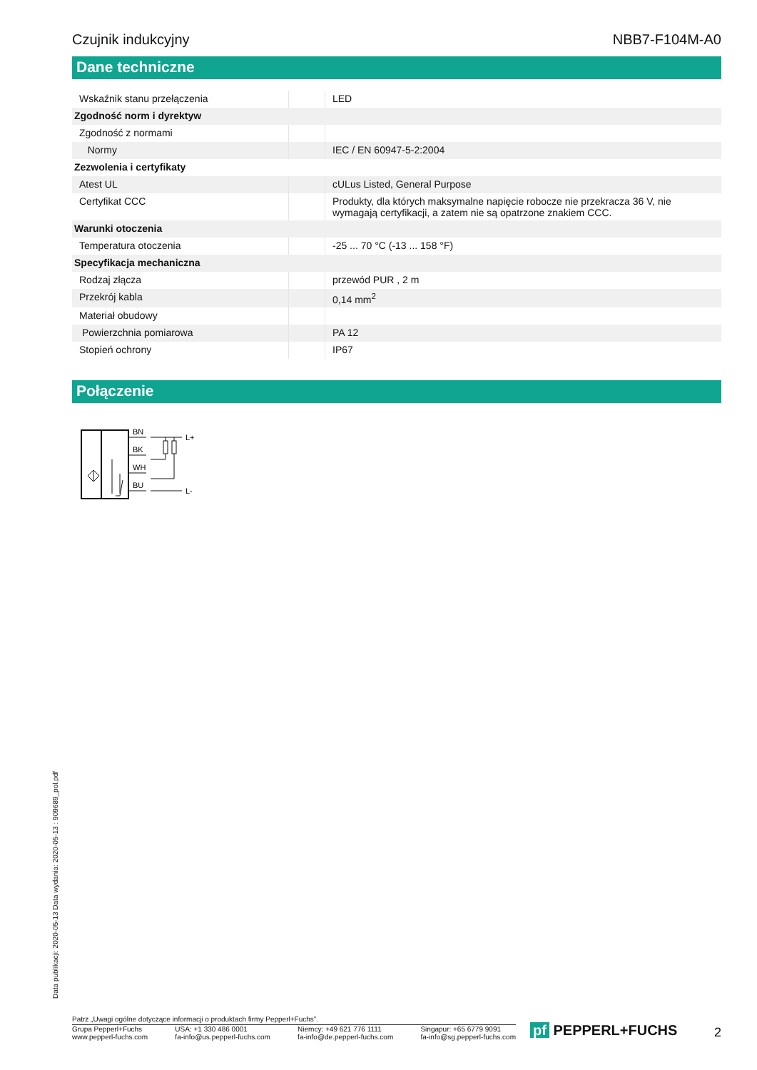Czujnik indukcyjny NBB7-F104M-A0
Dane techniczne
| Wskaźnik stanu przełączenia | | LED |
| Zgodność norm i dyrektyw | | |
| Zgodność z normami | | |
| Normy | | IEC / EN 60947-5-2:2004 |
| Zezwolenia i certyfikaty | | |
| Atest UL | | cULus Listed, General Purpose |
| Certyfikat CCC | | Produkty, dla których maksymalne napięcie robocze nie przekracza 36 V, nie wymagają certyfikacji, a zatem nie są opatrzone znakiem CCC. |
| Warunki otoczenia | | |
| Temperatura otoczenia | | -25 ... 70 °C (-13 ... 158 °F) |
| Specyfikacja mechaniczna | | |
| Rodzaj złącza | | przewód PUR , 2 m |
| Przekrój kabla | | 0,14 mm<sup>2</sup> |
| Materiał obudowy | | |
| Powierzchnia pomiarowa | | PA 12 |
| Stopień ochrony | | IP67 |
Połączenie
BN
BK
WH
BU
L+
L-
Data publikacji: 2020-05-13 Data wydania: 2020-05-13 : 909689_pol.pdf
Patrz „Uwagi ogólne dotyczące informacji o produktach firmy Pepperl+Fuchs”.
Grupa Pepperl+Fuchs
www.pepperl-fuchs.com
USA: +1 330 486 0001
fa-info@us.pepperl-fuchs.com
Niemcy: +49 621 776 1111
fa-info@de.pepperl-fuchs.com
Singapur: +65 6779 9091
fa-info@sg.pepperl-fuchs.com
pf PEPPERL+FUCHS 2